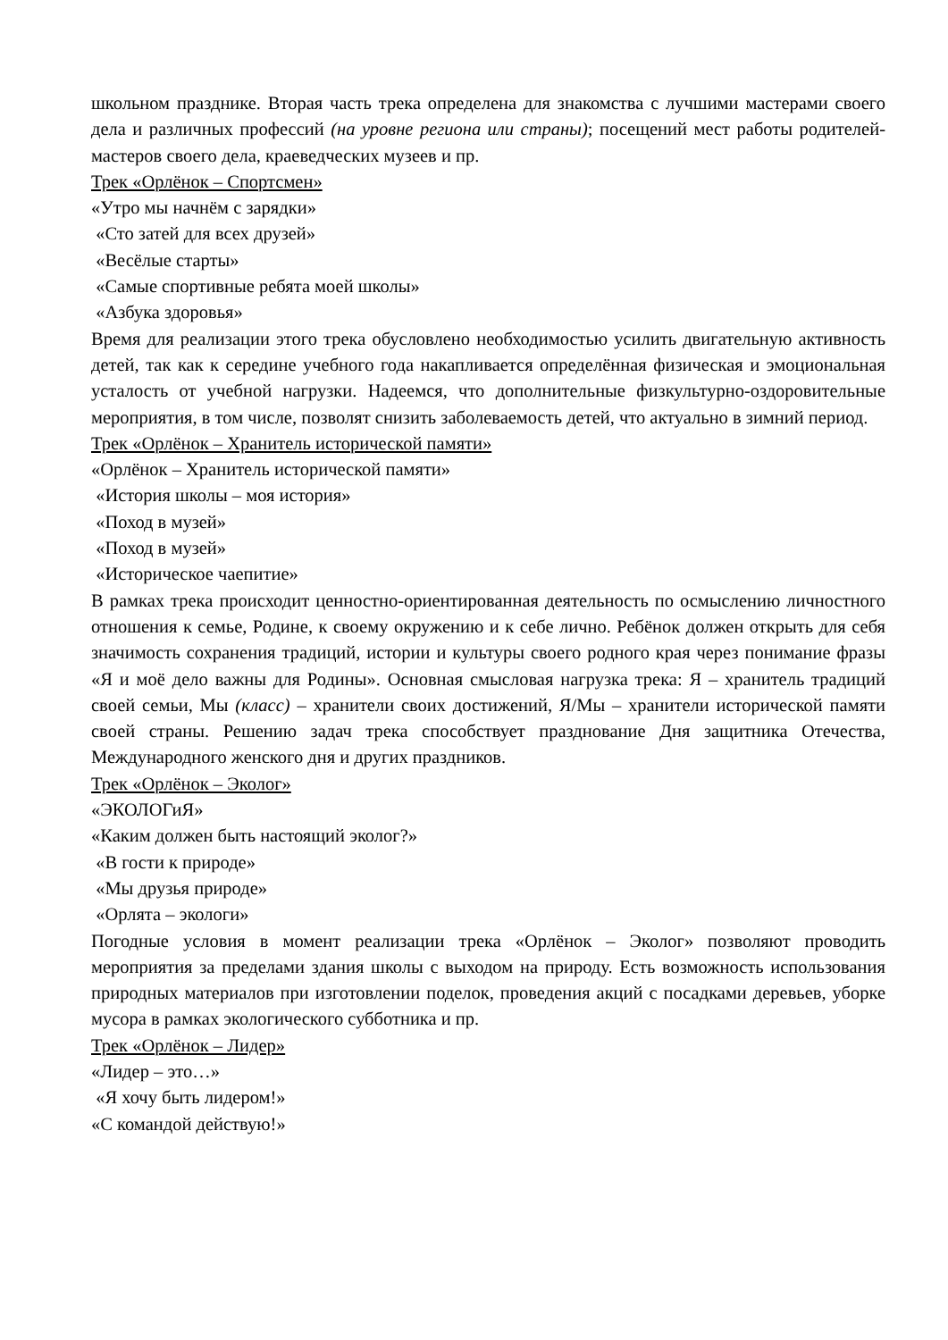школьном празднике. Вторая часть трека определена для знакомства с лучшими мастерами своего дела и различных профессий (на уровне региона или страны); посещений мест работы родителей-мастеров своего дела, краеведческих музеев и пр.
Трек «Орлёнок – Спортсмен»
«Утро мы начнём с зарядки»
«Сто затей для всех друзей»
«Весёлые старты»
«Самые спортивные ребята моей школы»
«Азбука здоровья»
Время для реализации этого трека обусловлено необходимостью усилить двигательную активность детей, так как к середине учебного года накапливается определённая физическая и эмоциональная усталость от учебной нагрузки. Надеемся, что дополнительные физкультурно-оздоровительные мероприятия, в том числе, позволят снизить заболеваемость детей, что актуально в зимний период.
Трек «Орлёнок – Хранитель исторической памяти»
«Орлёнок – Хранитель исторической памяти»
«История школы – моя история»
«Поход в музей»
«Поход в музей»
«Историческое чаепитие»
В рамках трека происходит ценностно-ориентированная деятельность по осмыслению личностного отношения к семье, Родине, к своему окружению и к себе лично. Ребёнок должен открыть для себя значимость сохранения традиций, истории и культуры своего родного края через понимание фразы «Я и моё дело важны для Родины». Основная смысловая нагрузка трека: Я – хранитель традиций своей семьи, Мы (класс) – хранители своих достижений, Я/Мы – хранители исторической памяти своей страны. Решению задач трека способствует празднование Дня защитника Отечества, Международного женского дня и других праздников.
Трек «Орлёнок – Эколог»
«ЭКОЛОГиЯ»
«Каким должен быть настоящий эколог?»
«В гости к природе»
«Мы друзья природе»
«Орлята – экологи»
Погодные условия в момент реализации трека «Орлёнок – Эколог» позволяют проводить мероприятия за пределами здания школы с выходом на природу. Есть возможность использования природных материалов при изготовлении поделок, проведения акций с посадками деревьев, уборке мусора в рамках экологического субботника и пр.
Трек «Орлёнок – Лидер»
«Лидер – это…»
«Я хочу быть лидером!»
«С командой действую!»